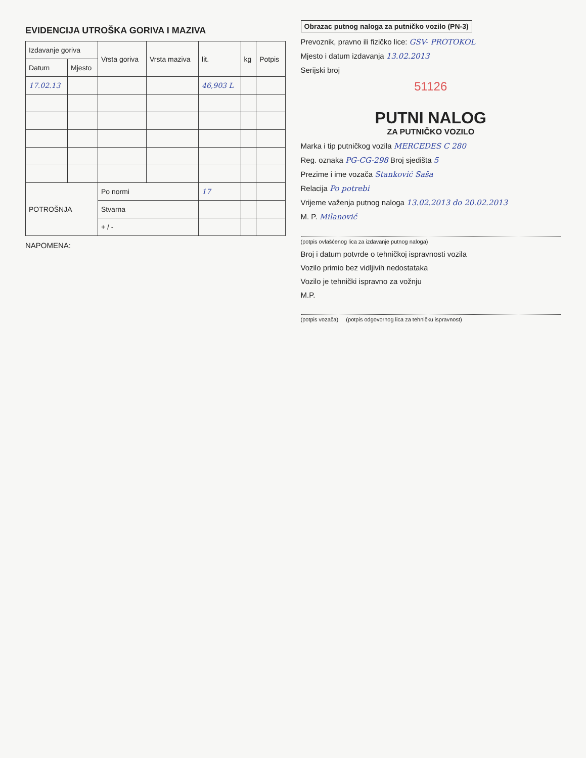EVIDENCIJA UTROŠKA GORIVA I MAZIVA
| Izdavanje goriva | | Vrsta goriva | Vrsta maziva | lit. | kg | Potpis |
| --- | --- | --- | --- | --- | --- | --- |
| Datum | Mjesto | | | | | |
| 17.02.13 | | | | 46,903 L | | |
| POTROŠNJA | | Po normi | | 17 | | |
| | | Stvarna | | | | |
| | | + / - | | | | |
NAPOMENA:
Obrazac putnog naloga za putničko vozilo (PN-3)
Prevoznik, pravno ili fizičko lice: GSV- PROTOKOL
Mjesto i datum izdavanja 13.02.2013
Serijski broj
51126
PUTNI NALOG
ZA PUTNIČKO VOZILO
Marka i tip putničkog vozila MERCEDES C 280
Reg. oznaka PG-CG-298 Broj sjedišta 5
Prezime i ime vozača Stanković Saša
Relacija Po potrebi
Vrijeme važenja putnog naloga 13.02.2013 do 20.02.2013
M. P. Milanović
(potpis ovlašćenog lica za izdavanje putnog naloga)
Broj i datum potvrde o tehničkoj ispravnosti vozila
Vozilo primio bez vidljivih nedostataka
Vozilo je tehnički ispravno za vožnju
M.P.
(potpis vozača) (potpis odgovornog lica za tehničku ispravnost)